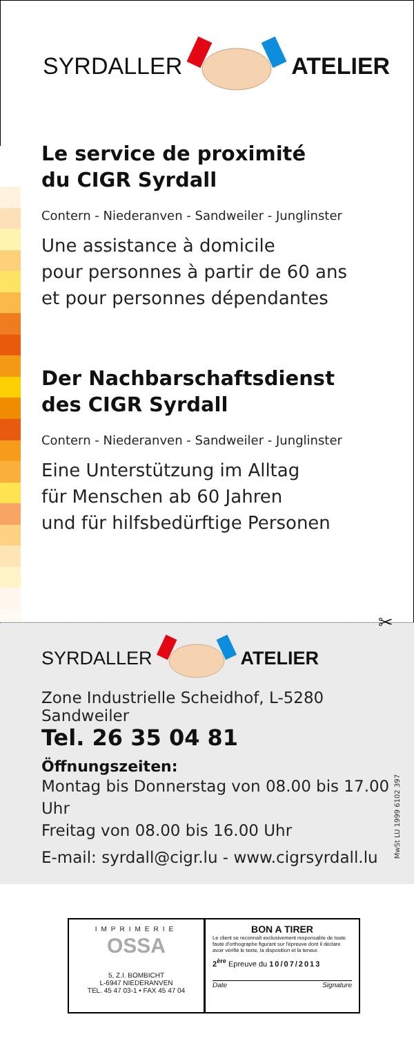SYRDALLER ATELIER
Le service de proximité
du CIGR Syrdall
Contern - Niederanven - Sandweiler - Junglinster
Une assistance à domicile
pour personnes à partir de 60 ans
et pour personnes dépendantes
Der Nachbarschaftsdienst
des CIGR Syrdall
Contern - Niederanven - Sandweiler - Junglinster
Eine Unterstützung im Alltag
für Menschen ab 60 Jahren
und für hilfsbedürftige Personen
✂
SYRDALLER ATELIER
Zone Industrielle Scheidhof, L-5280 Sandweiler
Tel. 26 35 04 81
Öffnungszeiten:
Montag bis Donnerstag von 08.00 bis 17.00 Uhr
Freitag von 08.00 bis 16.00 Uhr
E-mail: syrdall@cigr.lu - www.cigrsyrdall.lu
MwSt LU 1999 6102 397
IMPRIMERIE
OSSA
5, Z.I. BOMBICHT
L-6947 NIEDERANVEN
TEL. 45 47 03-1 • FAX 45 47 04
BON A TIRER
Le client se reconnaît exclusivement responsable de toute faute d'orthographe figurant sur l'épreuve dont il déclare avoir vérifié le texte, la disposition et la teneur.
2<sup>ère</sup> Epreuve du 10/07/2013
Date Signature